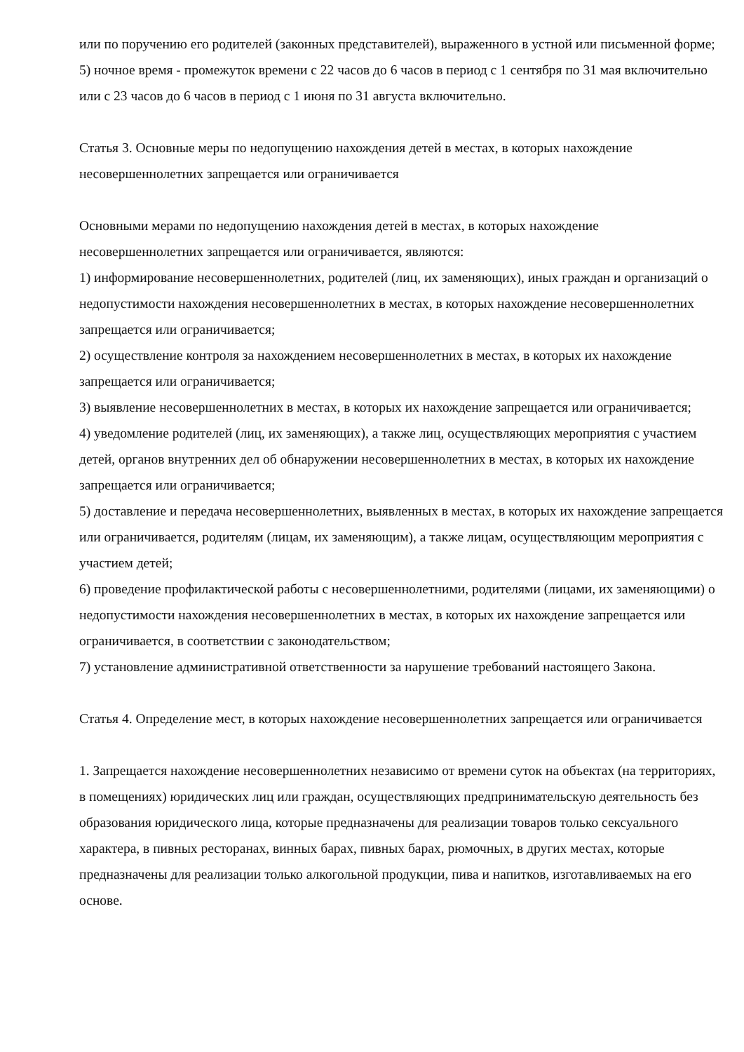или по поручению его родителей (законных представителей), выраженного в устной или письменной форме;
5) ночное время - промежуток времени с 22 часов до 6 часов в период с 1 сентября по 31 мая включительно или с 23 часов до 6 часов в период с 1 июня по 31 августа включительно.
Статья 3. Основные меры по недопущению нахождения детей в местах, в которых нахождение несовершеннолетних запрещается или ограничивается
Основными мерами по недопущению нахождения детей в местах, в которых нахождение несовершеннолетних запрещается или ограничивается, являются:
1) информирование несовершеннолетних, родителей (лиц, их заменяющих), иных граждан и организаций о недопустимости нахождения несовершеннолетних в местах, в которых нахождение несовершеннолетних запрещается или ограничивается;
2) осуществление контроля за нахождением несовершеннолетних в местах, в которых их нахождение запрещается или ограничивается;
3) выявление несовершеннолетних в местах, в которых их нахождение запрещается или ограничивается;
4) уведомление родителей (лиц, их заменяющих), а также лиц, осуществляющих мероприятия с участием детей, органов внутренних дел об обнаружении несовершеннолетних в местах, в которых их нахождение запрещается или ограничивается;
5) доставление и передача несовершеннолетних, выявленных в местах, в которых их нахождение запрещается или ограничивается, родителям (лицам, их заменяющим), а также лицам, осуществляющим мероприятия с участием детей;
6) проведение профилактической работы с несовершеннолетними, родителями (лицами, их заменяющими) о недопустимости нахождения несовершеннолетних в местах, в которых их нахождение запрещается или ограничивается, в соответствии с законодательством;
7) установление административной ответственности за нарушение требований настоящего Закона.
Статья 4. Определение мест, в которых нахождение несовершеннолетних запрещается или ограничивается
1. Запрещается нахождение несовершеннолетних независимо от времени суток на объектах (на территориях, в помещениях) юридических лиц или граждан, осуществляющих предпринимательскую деятельность без образования юридического лица, которые предназначены для реализации товаров только сексуального характера, в пивных ресторанах, винных барах, пивных барах, рюмочных, в других местах, которые предназначены для реализации только алкогольной продукции, пива и напитков, изготавливаемых на его основе.